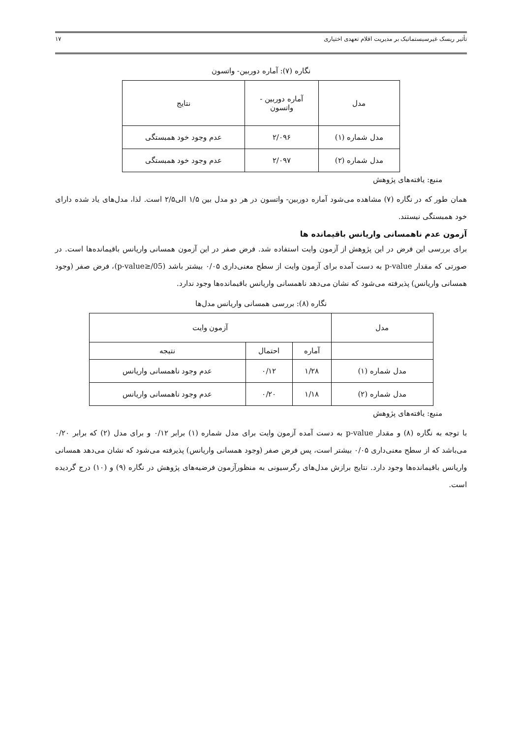تأثیر ریسک غیرسیستماتیک بر مدیریت اقلام تعهدی اختیاری ۱۷
نگاره (۷): آماره دوربین- واتسون
| مدل | آماره دوربین - واتسون | نتایج |
| --- | --- | --- |
| مدل شماره (۱) | ۲/۰۹۶ | عدم وجود خود همبستگی |
| مدل شماره (۲) | ۲/۰۹۷ | عدم وجود خود همبستگی |
منبع: یافته‌های پژوهش
همان طور که در نگاره (۷) مشاهده می‌شود آماره دوربین- واتسون در هر دو مدل بین ۱/۵ الی۲/۵ است. لذا، مدل‌های یاد شده دارای خود همبستگی نیستند.
آزمون عدم ناهمسانی واریانس باقیمانده ها
برای بررسی این فرض در این پژوهش از آزمون وایت استفاده شد. فرض صفر در این آزمون همسانی واریانس باقیمانده‌ها است. در صورتی که مقدار p-value به دست آمده برای آزمون وایت از سطح معنی‌داری ۰/۰۵ بیشتر باشد (p-value≥/05)، فرض صفر (وجود همسانی واریانس) پذیرفته می‌شود که نشان می‌دهد ناهمسانی واریانس باقیمانده‌ها وجود ندارد.
نگاره (۸): بررسی همسانی واریانس مدل‌ها
| مدل | آزمون وایت | | |
| --- | --- | --- | --- |
| | آماره | احتمال | نتیجه |
| مدل شماره (۱) | ۱/۲۸ | ۰/۱۲ | عدم وجود ناهمسانی واریانس |
| مدل شماره (۲) | ۱/۱۸ | ۰/۲۰ | عدم وجود ناهمسانی واریانس |
منبع: یافته‌های پژوهش
با توجه به نگاره (۸) و مقدار p-value به دست آمده آزمون وایت برای مدل شماره (۱) برابر ۰/۱۲ و برای مدل (۲) که برابر ۰/۲۰ می‌باشد که از سطح معنی‌داری ۰/۰۵ بیشتر است، پس فرض صفر (وجود همسانی واریانس) پذیرفته می‌شود که نشان می‌دهد همسانی واریانس باقیمانده‌ها وجود دارد. نتایج برازش مدل‌های رگرسیونی به منظورآزمون فرضیه‌های پژوهش در نگاره (۹) و (۱۰) درج گردیده است.